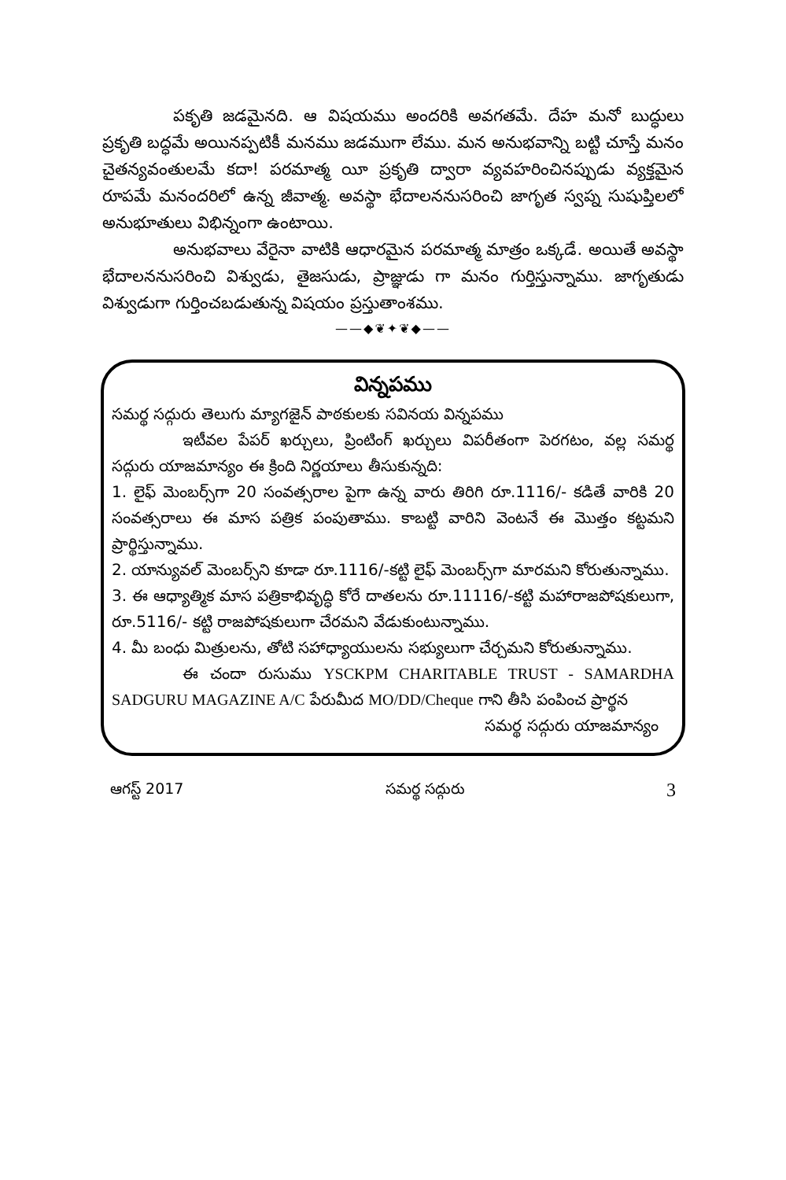పకృతి జడమైనది. ఆ విషయము అందరికి అవగతమే. దేహ మనో బుద్ధులు ప్రకృతి బద్ధమే అయినప్పటికీ మనము జడముగా లేము. మన అనుభవాన్ని బట్టి చూస్తే మనం చైతన్యవంతులమే కదా! పరమాత్మ యీ ప్రకృతి ద్వారా వ్యవహరించినప్పుడు వ్యక్తమైన రూపమే మనందరిలో ఉన్న జీవాత్మ. అవస్థా భేదాలననుసరించి జాగృత స్వప్న సుషుప్తిలలో అనుభూతులు విభిన్నంగా ఉంటాయి.
అనుభవాలు వేరైనా వాటికి ఆధారమైన పరమాత్మ మాత్రం ఒక్కడే. అయితే అవస్థా భేదాలననుసరించి విశ్వుడు, తైజసుడు, ప్రాజ్ఞుడు గా మనం గుర్తిస్తున్నాము. జాగృతుడు విశ్వుడుగా గుర్తించబడుతున్న విషయం ప్రస్తుతాంశము.
——◆❦✦❦◆——
విన్నపము
సమర్థ సద్గురు తెలుగు మ్యాగజైన్ పాఠకులకు సవినయ విన్నపము
ఇటీవల పేపర్ ఖర్చులు, ప్రింటింగ్ ఖర్చులు విపరీతంగా పెరగటం, వల్ల సమర్థ సద్గురు యాజమాన్యం ఈ క్రింది నిర్ణయాలు తీసుకున్నది:
1. లైఫ్ మెంబర్స్‌గా 20 సంవత్సరాల పైగా ఉన్న వారు తిరిగి రూ.1116/- కడితే వారికి 20 సంవత్సరాలు ఈ మాస పత్రిక పంపుతాము. కాబట్టి వారిని వెంటనే ఈ మొత్తం కట్టమని ప్రార్థిస్తున్నాము.
2. యాన్యువల్ మెంబర్స్‌ని కూడా రూ.1116/-కట్టి లైఫ్ మెంబర్స్‌గా మారమని కోరుతున్నాము.
3. ఈ ఆధ్యాత్మిక మాస పత్రికాభివృద్ధి కోరే దాతలను రూ.11116/-కట్టి మహారాజపోషకులుగా, రూ.5116/- కట్టి రాజపోషకులుగా చేరమని వేడుకుంటున్నాము.
4. మీ బంధు మిత్రులను, తోటి సహాధ్యాయులను సభ్యులుగా చేర్చమని కోరుతున్నాము.
ఈ చందా రుసుము YSCKPM CHARITABLE TRUST - SAMARDHA SADGURU MAGAZINE A/C పేరుమీద MO/DD/Cheque గాని తీసి పంపించ ప్రార్థన
సమర్థ సద్గురు యాజమాన్యం
ఆగస్ట్ 2017 సమర్థ సద్గురు 3